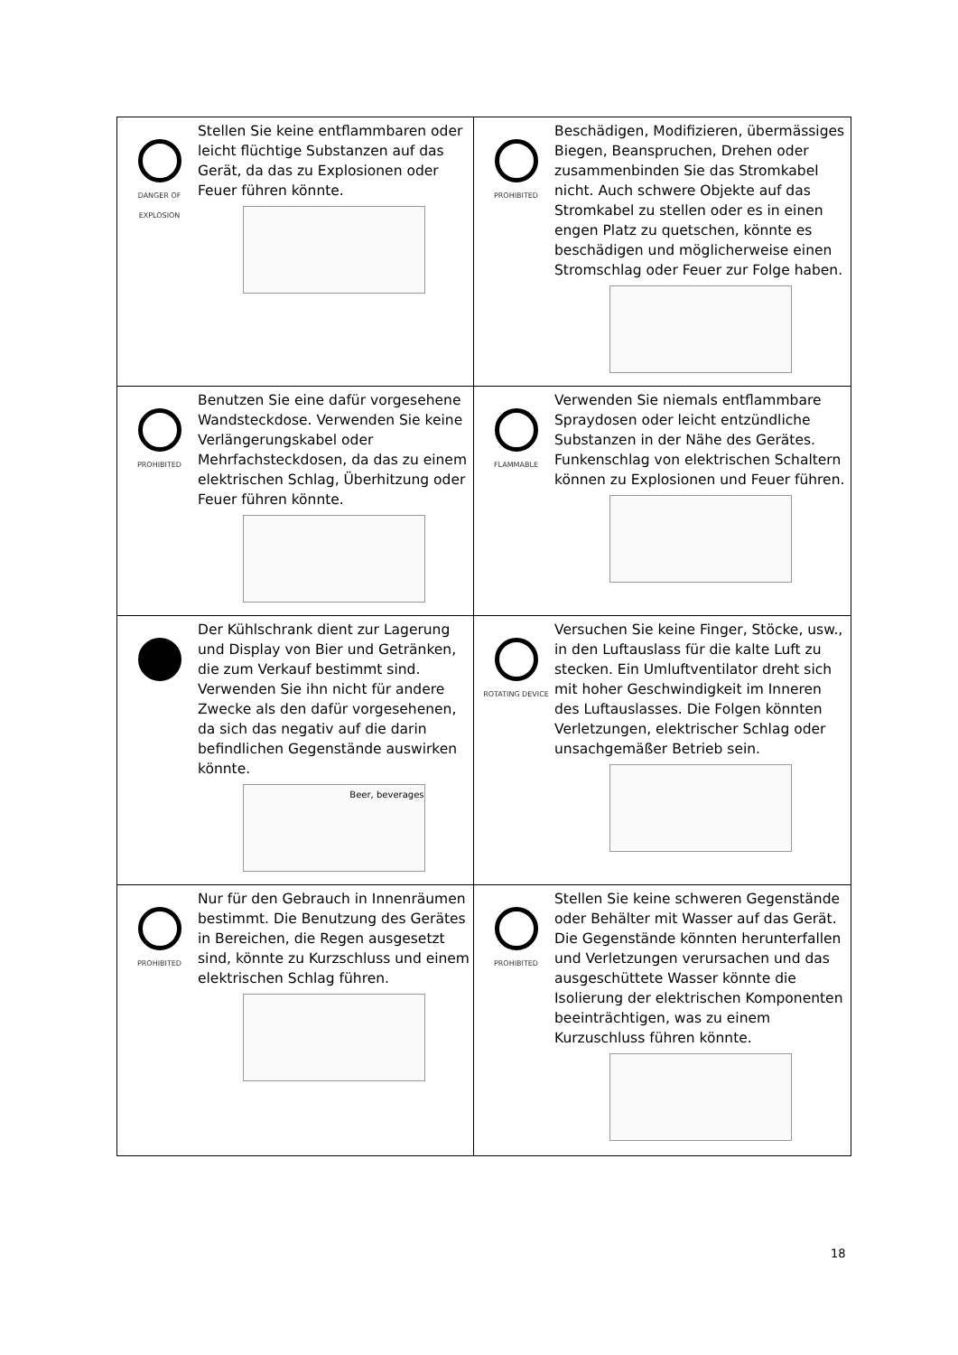| DANGER OF EXPLOSION Stellen Sie keine entflammbaren oder leicht flüchtige Substanzen auf das Gerät, da das zu Explosionen oder Feuer führen könnte. | PROHIBITED Beschädigen, Modifizieren, übermässiges Biegen, Beanspruchen, Drehen oder zusammenbinden Sie das Stromkabel nicht. Auch schwere Objekte auf das Stromkabel zu stellen oder es in einen engen Platz zu quetschen, könnte es beschädigen und möglicherweise einen Stromschlag oder Feuer zur Folge haben. |
| PROHIBITED Benutzen Sie eine dafür vorgesehene Wandsteckdose. Verwenden Sie keine Verlängerungskabel oder Mehrfachsteckdosen, da das zu einem elektrischen Schlag, Überhitzung oder Feuer führen könnte. | FLAMMABLE Verwenden Sie niemals entflammbare Spraydosen oder leicht entzündliche Substanzen in der Nähe des Gerätes. Funkenschlag von elektrischen Schaltern können zu Explosionen und Feuer führen. |
| Der Kühlschrank dient zur Lagerung und Display von Bier und Getränken, die zum Verkauf bestimmt sind. Verwenden Sie ihn nicht für andere Zwecke als den dafür vorgesehenen, da sich das negativ auf die darin befindlichen Gegenstände auswirken könnte. Beer, beverages | ROTATING DEVICE Versuchen Sie keine Finger, Stöcke, usw., in den Luftauslass für die kalte Luft zu stecken. Ein Umluftventilator dreht sich mit hoher Geschwindigkeit im Inneren des Luftauslasses. Die Folgen könnten Verletzungen, elektrischer Schlag oder unsachgemäßer Betrieb sein. |
| PROHIBITED Nur für den Gebrauch in Innenräumen bestimmt. Die Benutzung des Gerätes in Bereichen, die Regen ausgesetzt sind, könnte zu Kurzschluss und einem elektrischen Schlag führen. | PROHIBITED Stellen Sie keine schweren Gegenstände oder Behälter mit Wasser auf das Gerät. Die Gegenstände könnten herunterfallen und Verletzungen verursachen und das ausgeschüttete Wasser könnte die Isolierung der elektrischen Komponenten beeinträchtigen, was zu einem Kurzuschluss führen könnte. |
18